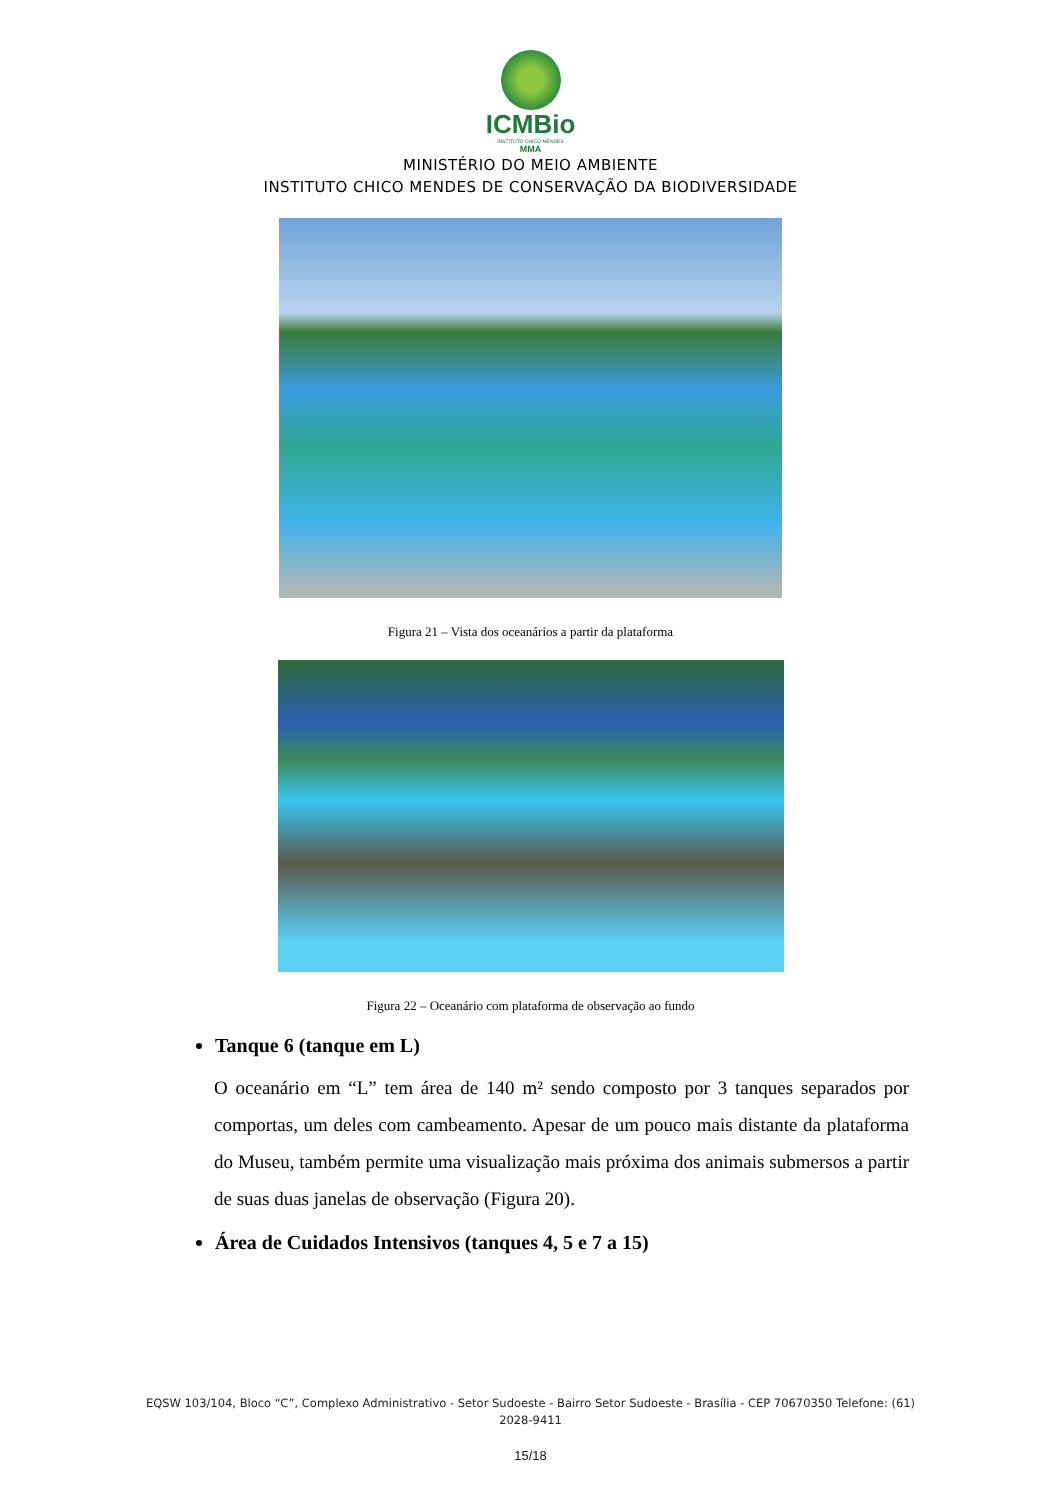ICMBio
INSTITUTO CHICO MENDES
MMA
MINISTÉRIO DO MEIO AMBIENTE
INSTITUTO CHICO MENDES DE CONSERVAÇÃO DA BIODIVERSIDADE
Figura 21 – Vista dos oceanários a partir da plataforma
Figura 22 – Oceanário com plataforma de observação ao fundo
Tanque 6 (tanque em L)
O oceanário em “L” tem área de 140 m² sendo composto por 3 tanques separados por comportas, um deles com cambeamento. Apesar de um pouco mais distante da plataforma do Museu, também permite uma visualização mais próxima dos animais submersos a partir de suas duas janelas de observação (Figura 20).
Área de Cuidados Intensivos (tanques 4, 5 e 7 a 15)
EQSW 103/104, Bloco “C”, Complexo Administrativo - Setor Sudoeste - Bairro Setor Sudoeste - Brasília - CEP 70670350 Telefone: (61) 2028-9411
15/18